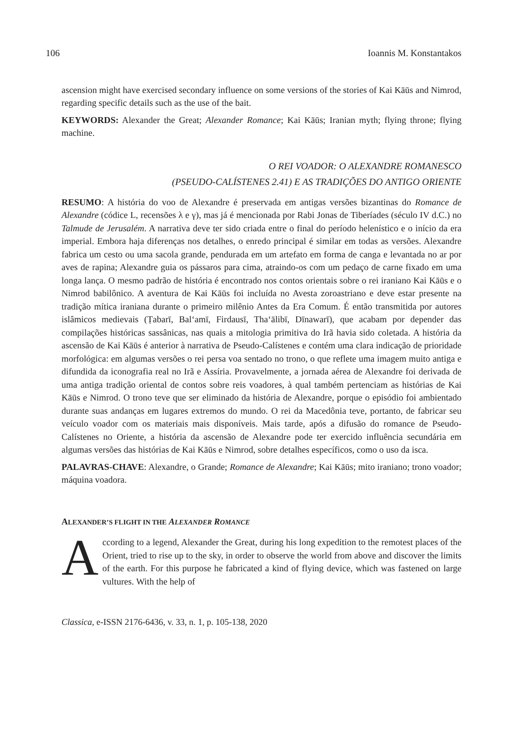106 Ioannis M. Konstantakos
ascension might have exercised secondary influence on some versions of the stories of Kai Kāūs and Nimrod, regarding specific details such as the use of the bait.
KEYWORDS: Alexander the Great; Alexander Romance; Kai Kāūs; Iranian myth; flying throne; flying machine.
O REI VOADOR: O ALEXANDRE ROMANESCO
(PSEUDO-CALÍSTENES 2.41) E AS TRADIÇÕES DO ANTIGO ORIENTE
RESUMO: A história do voo de Alexandre é preservada em antigas versões bizantinas do Romance de Alexandre (códice L, recensões λ e γ), mas já é mencionada por Rabi Jonas de Tiberíades (século IV d.C.) no Talmude de Jerusalém. A narrativa deve ter sido criada entre o final do período helenístico e o início da era imperial. Embora haja diferenças nos detalhes, o enredo principal é similar em todas as versões. Alexandre fabrica um cesto ou uma sacola grande, pendurada em um artefato em forma de canga e levantada no ar por aves de rapina; Alexandre guia os pássaros para cima, atraindo-os com um pedaço de carne fixado em uma longa lança. O mesmo padrão de história é encontrado nos contos orientais sobre o rei iraniano Kai Kāūs e o Nimrod babilônico. A aventura de Kai Kāūs foi incluída no Avesta zoroastriano e deve estar presente na tradição mítica iraniana durante o primeiro milênio Antes da Era Comum. É então transmitida por autores islâmicos medievais (Ṭabarī, Bal‘amī, Firdausī, Tha‘ālibī, Dīnawarī), que acabam por depender das compilações históricas sassânicas, nas quais a mitologia primitiva do Irã havia sido coletada. A história da ascensão de Kai Kāūs é anterior à narrativa de Pseudo-Calístenes e contém uma clara indicação de prioridade morfológica: em algumas versões o rei persa voa sentado no trono, o que reflete uma imagem muito antiga e difundida da iconografia real no Irã e Assíria. Provavelmente, a jornada aérea de Alexandre foi derivada de uma antiga tradição oriental de contos sobre reis voadores, à qual também pertenciam as histórias de Kai Kāūs e Nimrod. O trono teve que ser eliminado da história de Alexandre, porque o episódio foi ambientado durante suas andanças em lugares extremos do mundo. O rei da Macedônia teve, portanto, de fabricar seu veículo voador com os materiais mais disponíveis. Mais tarde, após a difusão do romance de Pseudo-Calístenes no Oriente, a história da ascensão de Alexandre pode ter exercido influência secundária em algumas versões das histórias de Kai Kāūs e Nimrod, sobre detalhes específicos, como o uso da isca.
PALAVRAS-CHAVE: Alexandre, o Grande; Romance de Alexandre; Kai Kāūs; mito iraniano; trono voador; máquina voadora.
ALEXANDER’S FLIGHT IN THE ALEXANDER ROMANCE
According to a legend, Alexander the Great, during his long expedition to the remotest places of the Orient, tried to rise up to the sky, in order to observe the world from above and discover the limits of the earth. For this purpose he fabricated a kind of flying device, which was fastened on large vultures. With the help of
Classica, e-ISSN 2176-6436, v. 33, n. 1, p. 105-138, 2020